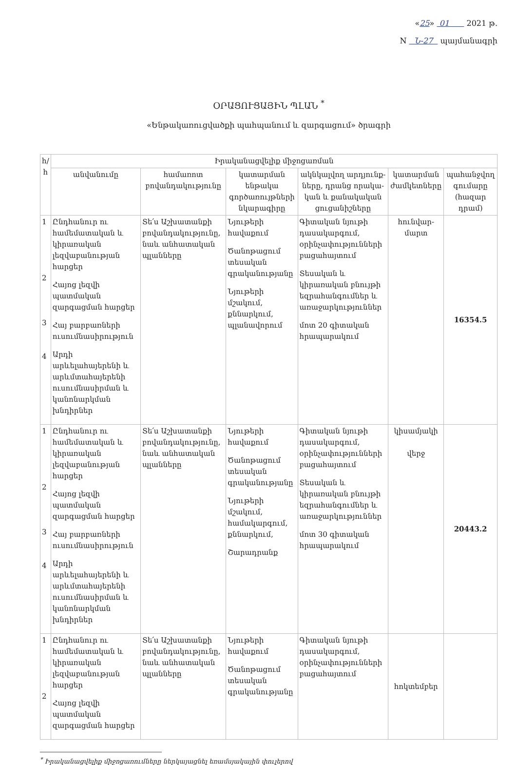«25» 01 2021 թ.
N Ն-27 պայմանագրի
ՕՐԱՑՈՒՑԱՅԻՆ ՊԼԱՆ <sup>*</sup>
«Ենթակառուցվածքի պահպանում և զարգացում» ծրագրի
| հ/հ | Իրականացվելիք միջոցառման | | | | | |
| --- | --- | --- | --- | --- | --- | --- |
| | անվանումը | համառոտ բովանդակությունը | կատարման ենթակա գործառույթների նկարագիրը | ակնկալվող արդյունք-ները, դրանց որակա-կան և քանակական ցուցանիշները | կատարման ժամկետները | պահանջվող գումարը (հազար դրամ) |
| 1 2 3 4 | Ընդհանուր ու համեմատական և կիրառական լեզվաբանության հարցեր Հայոց լեզվի պատմական զարգացման հարցեր Հայ բարբառների ուսումնասիրություն Արդի արևելահայերենի և արևմտահայերենի ուսումնասիրման և կանոնարկման խնդիրներ | Տե՛ս Աշխատանքի բովանդակությունը, նաև անհատական պլանները | Նյութերի հավաքում Ծանոթացում տեսական գրականությանը Նյութերի մշակում, քննարկում, պլանավորում | Գիտական նյութի դասակարգում, օրինչափությունների բացահայտում Տեսական և կիրառական բնույթի եզրահանգումներ և առաջարկություններ մոտ 20 գիտական հրապարակում | հունվար-մարտ | 16354.5 |
| 1 2 3 4 | Ընդհանուր ու համեմատական և կիրառական լեզվաբանության հարցեր Հայոց լեզվի պատմական զարգացման հարցեր Հայ բարբառների ուսումնասիրություն Արդի արևելահայերենի և արևմտահայերենի ուսումնասիրման և կանոնարկման խնդիրներ | Տե՛ս Աշխատանքի բովանդակությունը, նաև անհատական պլանները | Նյութերի հավաքում Ծանոթացում տեսական գրականությանը Նյութերի մշակում, համակարգում, քննարկում, Շարադրանք | Գիտական նյութի դասակարգում, օրինչափությունների բացահայտում Տեսական և կիրառական բնույթի եզրահանգումներ և առաջարկություններ մոտ 30 գիտական հրապարակում | կիսամյակի վերջ | 20443.2 |
| 1 2 | Ընդհանուր ու համեմատական և կիրառական լեզվաբանության հարցեր Հայոց լեզվի պատմական զարգացման հարցեր | Տե՛ս Աշխատանքի բովանդակությունը, նաև անհատական պլանները | Նյութերի հավաքում Ծանոթացում տեսական գրականությանը | Գիտական նյութի դասակարգում, օրինչափությունների բացահայտում | հոկտեմբեր | |
<sup>*</sup> Իրականացվելիք միջոցառումները ներկայացնել եռամսյակային փուլերով